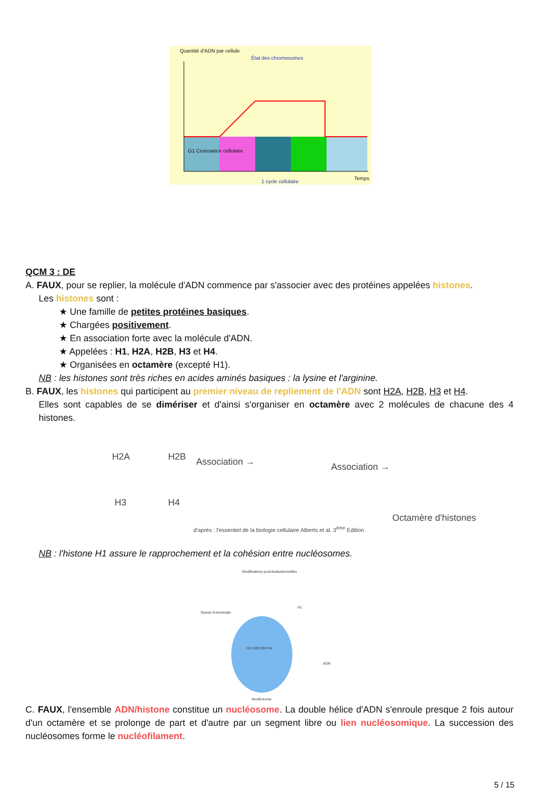Quantité d'ADN par cellule
État des chromosomes
G1 Croissance cellulaire
1 cycle cellulaire
Temps
QCM 3 : DE
A. FAUX, pour se replier, la molécule d'ADN commence par s'associer avec des protéines appelées histones.
Les histones sont :
★ Une famille de petites protéines basiques.
★ Chargées positivement.
★ En association forte avec la molécule d'ADN.
★ Appelées : H1, H2A, H2B, H3 et H4.
★ Organisées en octamère (excepté H1).
NB : les histones sont très riches en acides aminés basiques : la lysine et l'arginine.
B. FAUX, les histones qui participent au premier niveau de repliement de l'ADN sont H2A, H2B, H3 et H4.
Elles sont capables de se dimériser et d'ainsi s'organiser en octamère avec 2 molécules de chacune des 4 histones.
H2A H2B
H3 H4
Association → Association →
d'après : l'essentiel de la biologie cellulaire Alberts et al. 3<sup>ème</sup> Edition
Octamère d'histones
NB : l'histone H1 assure le rapprochement et la cohésion entre nucléosomes.
Modifications post-traductionnelles
Queue N-terminale
H3 H2B H2A H4
H1
ADN
Nucléosome
C. FAUX, l'ensemble ADN/histone constitue un nucléosome. La double hélice d'ADN s'enroule presque 2 fois autour d'un octamère et se prolonge de part et d'autre par un segment libre ou lien nucléosomique. La succession des nucléosomes forme le nucléofilament.
5 / 15